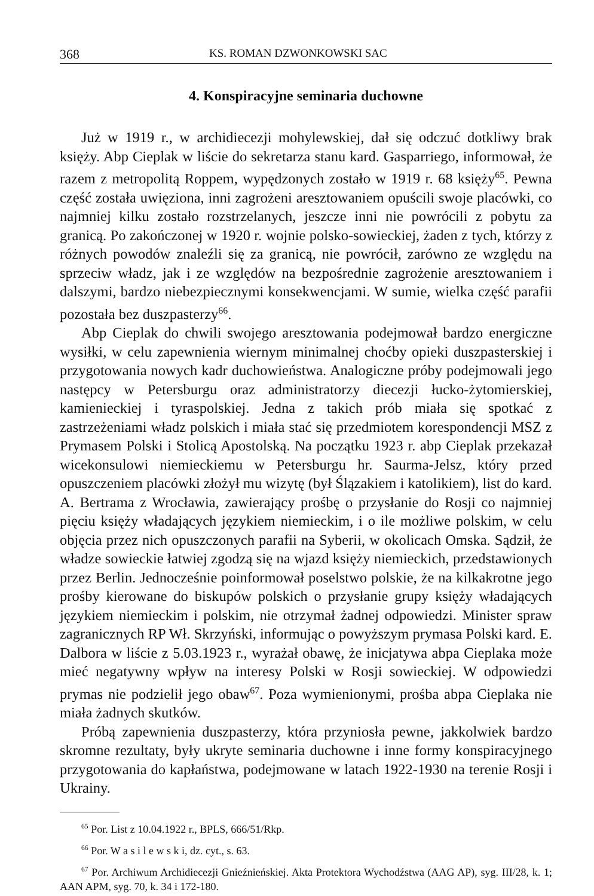368 KS. ROMAN DZWONKOWSKI SAC
4. Konspiracyjne seminaria duchowne
Już w 1919 r., w archidiecezji mohylewskiej, dał się odczuć dotkliwy brak księży. Abp Cieplak w liście do sekretarza stanu kard. Gasparriego, informował, że razem z metropolitą Roppem, wypędzonych zostało w 1919 r. 68 księży<sup>65</sup>. Pewna część została uwięziona, inni zagrożeni aresztowaniem opuścili swoje placówki, co najmniej kilku zostało rozstrzelanych, jeszcze inni nie powrócili z pobytu za granicą. Po zakończonej w 1920 r. wojnie polsko-sowieckiej, żaden z tych, którzy z różnych powodów znaleźli się za granicą, nie powrócił, zarówno ze względu na sprzeciw władz, jak i ze względów na bezpośrednie zagrożenie aresztowaniem i dalszymi, bardzo niebezpiecznymi konsekwencjami. W sumie, wielka część parafii pozostała bez duszpasterzy<sup>66</sup>.
Abp Cieplak do chwili swojego aresztowania podejmował bardzo energiczne wysiłki, w celu zapewnienia wiernym minimalnej choćby opieki duszpasterskiej i przygotowania nowych kadr duchowieństwa. Analogiczne próby podejmowali jego następcy w Petersburgu oraz administratorzy diecezji łucko-żytomierskiej, kamienieckiej i tyraspolskiej. Jedna z takich prób miała się spotkać z zastrzeżeniami władz polskich i miała stać się przedmiotem korespondencji MSZ z Prymasem Polski i Stolicą Apostolską. Na początku 1923 r. abp Cieplak przekazał wicekonsulowi niemieckiemu w Petersburgu hr. Saurma-Jelsz, który przed opuszczeniem placówki złożył mu wizytę (był Ślązakiem i katolikiem), list do kard. A. Bertrama z Wrocławia, zawierający prośbę o przysłanie do Rosji co najmniej pięciu księży władających językiem niemieckim, i o ile możliwe polskim, w celu objęcia przez nich opuszczonych parafii na Syberii, w okolicach Omska. Sądził, że władze sowieckie łatwiej zgodzą się na wjazd księży niemieckich, przedstawionych przez Berlin. Jednocześnie poinformował poselstwo polskie, że na kilkakrotne jego prośby kierowane do biskupów polskich o przysłanie grupy księży władających językiem niemieckim i polskim, nie otrzymał żadnej odpowiedzi. Minister spraw zagranicznych RP Wł. Skrzyński, informując o powyższym prymasa Polski kard. E. Dalbora w liście z 5.03.1923 r., wyrażał obawę, że inicjatywa abpa Cieplaka może mieć negatywny wpływ na interesy Polski w Rosji sowieckiej. W odpowiedzi prymas nie podzielił jego obaw<sup>67</sup>. Poza wymienionymi, prośba abpa Cieplaka nie miała żadnych skutków.
Próbą zapewnienia duszpasterzy, która przyniosła pewne, jakkolwiek bardzo skromne rezultaty, były ukryte seminaria duchowne i inne formy konspiracyjnego przygotowania do kapłaństwa, podejmowane w latach 1922-1930 na terenie Rosji i Ukrainy.
<sup>65</sup> Por. List z 10.04.1922 r., BPLS, 666/51/Rkp.
<sup>66</sup> Por. W a s i l e w s k i, dz. cyt., s. 63.
<sup>67</sup> Por. Archiwum Archidiecezji Gnieźnieńskiej. Akta Protektora Wychodźstwa (AAG AP), syg. III/28, k. 1; AAN APM, syg. 70, k. 34 i 172-180.